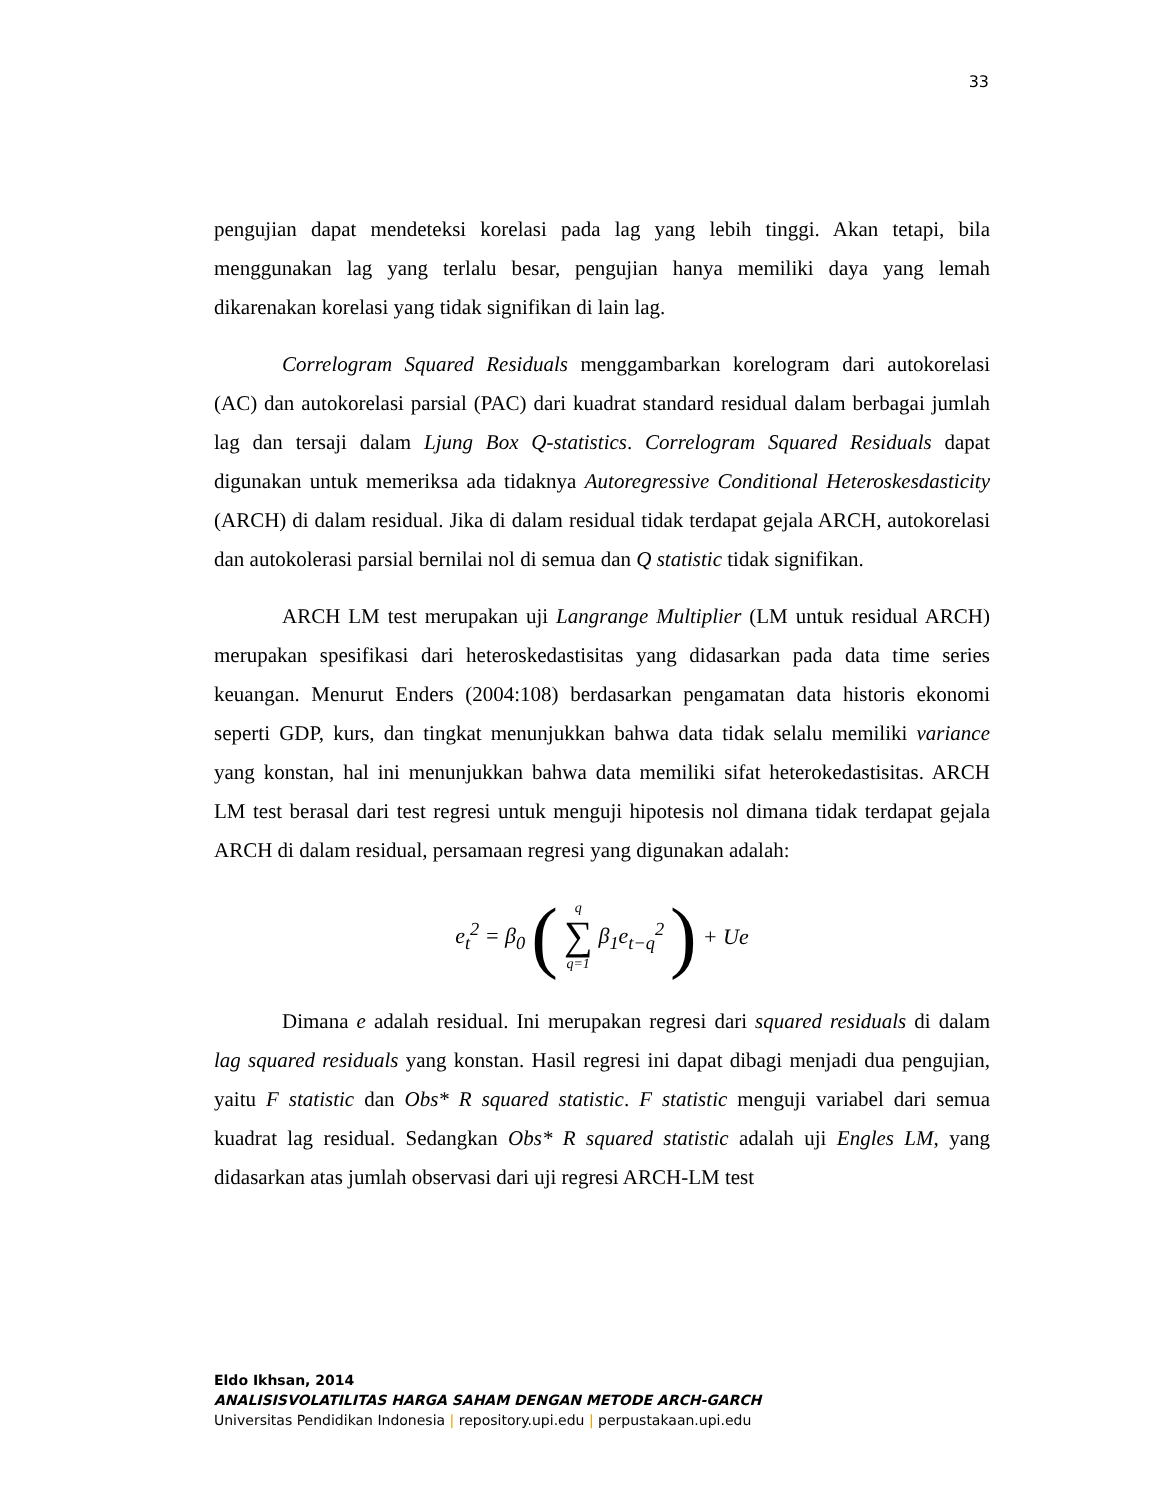33
pengujian dapat mendeteksi korelasi pada lag yang lebih tinggi. Akan tetapi, bila menggunakan lag yang terlalu besar, pengujian hanya memiliki daya yang lemah dikarenakan korelasi yang tidak signifikan di lain lag.
Correlogram Squared Residuals menggambarkan korelogram dari autokorelasi (AC) dan autokorelasi parsial (PAC) dari kuadrat standard residual dalam berbagai jumlah lag dan tersaji dalam Ljung Box Q-statistics. Correlogram Squared Residuals dapat digunakan untuk memeriksa ada tidaknya Autoregressive Conditional Heteroskesdasticity (ARCH) di dalam residual. Jika di dalam residual tidak terdapat gejala ARCH, autokorelasi dan autokolerasi parsial bernilai nol di semua dan Q statistic tidak signifikan.
ARCH LM test merupakan uji Langrange Multiplier (LM untuk residual ARCH) merupakan spesifikasi dari heteroskedastisitas yang didasarkan pada data time series keuangan. Menurut Enders (2004:108) berdasarkan pengamatan data historis ekonomi seperti GDP, kurs, dan tingkat menunjukkan bahwa data tidak selalu memiliki variance yang konstan, hal ini menunjukkan bahwa data memiliki sifat heterokedastisitas. ARCH LM test berasal dari test regresi untuk menguji hipotesis nol dimana tidak terdapat gejala ARCH di dalam residual, persamaan regresi yang digunakan adalah:
e<sub>t</sub><sup>2</sup> = β<sub>0</sub> (q ∑ q=1 β<sub>1</sub>e<sub>t−q</sub><sup>2</sup>) + Ue
Dimana e adalah residual. Ini merupakan regresi dari squared residuals di dalam lag squared residuals yang konstan. Hasil regresi ini dapat dibagi menjadi dua pengujian, yaitu F statistic dan Obs* R squared statistic. F statistic menguji variabel dari semua kuadrat lag residual. Sedangkan Obs* R squared statistic adalah uji Engles LM, yang didasarkan atas jumlah observasi dari uji regresi ARCH-LM test
Eldo Ikhsan, 2014
ANALISISVOLATILITAS HARGA SAHAM DENGAN METODE ARCH-GARCH
Universitas Pendidikan Indonesia | repository.upi.edu | perpustakaan.upi.edu